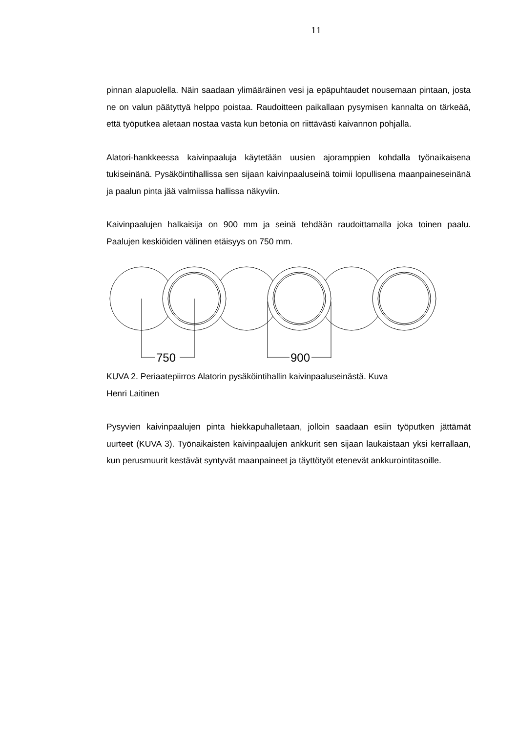11
pinnan alapuolella. Näin saadaan ylimääräinen vesi ja epäpuhtaudet nousemaan pintaan, josta ne on valun päätyttyä helppo poistaa. Raudoitteen paikallaan pysymisen kannalta on tärkeää, että työputkea aletaan nostaa vasta kun betonia on riittävästi kaivannon pohjalla.
Alatori-hankkeessa kaivinpaaluja käytetään uusien ajoramppien kohdalla työnaikaisena tukiseinänä. Pysäköintihallissa sen sijaan kaivinpaaluseinä toimii lopullisena maanpaineseinänä ja paalun pinta jää valmiissa hallissa näkyviin.
Kaivinpaalujen halkaisija on 900 mm ja seinä tehdään raudoittamalla joka toinen paalu. Paalujen keskiöiden välinen etäisyys on 750 mm.
750
900
KUVA 2. Periaatepiirros Alatorin pysäköintihallin kaivinpaaluseinästä. Kuva
Henri Laitinen
Pysyvien kaivinpaalujen pinta hiekkapuhalletaan, jolloin saadaan esiin työputken jättämät uurteet (KUVA 3). Työnaikaisten kaivinpaalujen ankkurit sen sijaan laukaistaan yksi kerrallaan, kun perusmuurit kestävät syntyvät maanpaineet ja täyttötyöt etenevät ankkurointitasoille.